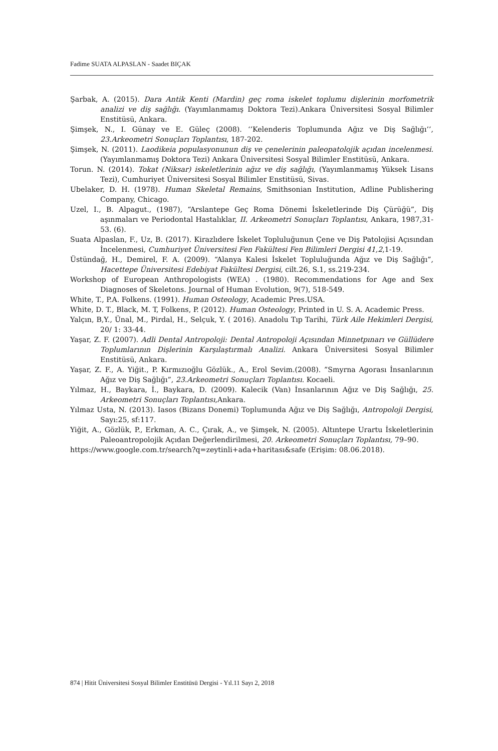Fadime SUATA ALPASLAN - Saadet BIÇAK
Şarbak, A. (2015). Dara Antik Kenti (Mardin) geç roma iskelet toplumu dişlerinin morfometrik analizi ve diş sağlığı. (Yayımlanmamış Doktora Tezi).Ankara Üniversitesi Sosyal Bilimler Enstitüsü, Ankara.
Şimşek, N., I. Günay ve E. Güleç (2008). ‘’Kelenderis Toplumunda Ağız ve Diş Sağlığı’’, 23.Arkeometri Sonuçları Toplantısı, 187-202.
Şimşek, N. (2011). Laodikeia populasyonunun diş ve çenelerinin paleopatolojik açıdan incelenmesi.(Yayımlanmamış Doktora Tezi) Ankara Üniversitesi Sosyal Bilimler Enstitüsü, Ankara.
Torun. N. (2014). Tokat (Niksar) iskeletlerinin ağız ve diş sağlığı, (Yayımlanmamış Yüksek Lisans Tezi), Cumhuriyet Üniversitesi Sosyal Bilimler Enstitüsü, Sivas.
Ubelaker, D. H. (1978). Human Skeletal Remains, Smithsonian Institution, Adline Publishering Company, Chicago.
Uzel, I., B. Alpagut., (1987), “Arslantepe Geç Roma Dönemi İskeletlerinde Diş Çürüğü”, Diş aşınmaları ve Periodontal Hastalıklar, II. Arkeometri Sonuçları Toplantısı, Ankara, 1987,31-53. (6).
Suata Alpaslan, F., Uz, B. (2017). Kirazlıdere İskelet Topluluğunun Çene ve Diş Patolojisi Açısından İncelenmesi, Cumhuriyet Üniversitesi Fen Fakültesi Fen Bilimleri Dergisi 41,2,1-19.
Üstündağ, H., Demirel, F. A. (2009). “Alanya Kalesi İskelet Topluluğunda Ağız ve Diş Sağlığı”, Hacettepe Üniversitesi Edebiyat Fakültesi Dergisi, cilt.26, S.1, ss.219-234.
Workshop of European Anthropologists (WEA) . (1980). Recommendations for Age and Sex Diagnoses of Skeletons. Journal of Human Evolution, 9(7), 518-549.
White, T., P.A. Folkens. (1991). Human Osteology, Academic Pres.USA.
White, D. T., Black, M. T, Folkens, P. (2012). Human Osteology, Printed in U. S. A. Academic Press.
Yalçın, B,Y., Ünal, M., Pirdal, H., Selçuk, Y. ( 2016). Anadolu Tıp Tarihi, Türk Aile Hekimleri Dergisi, 20/ 1: 33-44.
Yaşar, Z. F. (2007). Adli Dental Antropoloji: Dental Antropoloji Açısından Minnetpınarı ve Güllüdere Toplumlarının Dişlerinin Karşılaştırmalı Analizi. Ankara Üniversitesi Sosyal Bilimler Enstitüsü, Ankara.
Yaşar, Z. F., A. Yiğit., P. Kırmızıoğlu Gözlük., A., Erol Sevim.(2008). ”Smyrna Agorası İnsanlarının Ağız ve Diş Sağlığı”, 23.Arkeometri Sonuçları Toplantısı. Kocaeli.
Yılmaz, H., Baykara, İ., Baykara, D. (2009). Kalecik (Van) İnsanlarının Ağız ve Diş Sağlığı, 25. Arkeometri Sonuçları Toplantısı,Ankara.
Yılmaz Usta, N. (2013). Iasos (Bizans Donemi) Toplumunda Ağız ve Diş Sağlığı, Antropoloji Dergisi, Sayı:25, sf:117.
Yiğit, A., Gözlük, P., Erkman, A. C., Çırak, A., ve Şimşek, N. (2005). Altıntepe Urartu İskeletlerinin Paleoantropolojik Açıdan Değerlendirilmesi, 20. Arkeometri Sonuçları Toplantısı, 79–90.
https://www.google.com.tr/search?q=zeytinli+ada+haritası&safe (Erişim: 08.06.2018).
874 | Hitit Üniversitesi Sosyal Bilimler Enstitüsü Dergisi - Yıl.11 Sayı 2, 2018